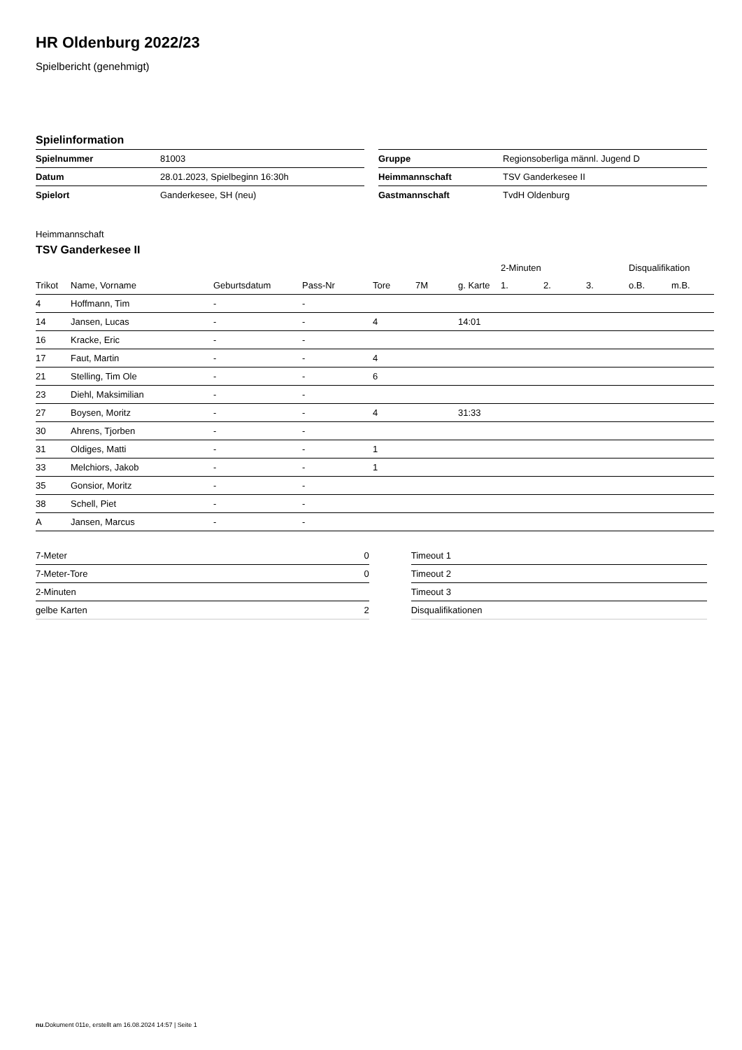HR Oldenburg 2022/23
Spielbericht (genehmigt)
Spielinformation
| Spielnummer | 81003 |
| Datum | 28.01.2023, Spielbeginn 16:30h |
| Spielort | Ganderkesee, SH (neu) |
| Gruppe | Regionsoberliga männl. Jugend D |
| Heimmannschaft | TSV Ganderkesee II |
| Gastmannschaft | TvdH Oldenburg |
Heimmannschaft
TSV Ganderkesee II
| | | | | | | | 2-Minuten | | | Disqualifikation | |
| --- | --- | --- | --- | --- | --- | --- | --- | --- | --- | --- | --- |
| Trikot | Name, Vorname | Geburtsdatum | Pass-Nr | Tore | 7M | g. Karte | 1. | 2. | 3. | o.B. | m.B. |
| 4 | Hoffmann, Tim | - | - | | | | | | | | |
| 14 | Jansen, Lucas | - | - | 4 | | 14:01 | | | | | |
| 16 | Kracke, Eric | - | - | | | | | | | | |
| 17 | Faut, Martin | - | - | 4 | | | | | | | |
| 21 | Stelling, Tim Ole | - | - | 6 | | | | | | | |
| 23 | Diehl, Maksimilian | - | - | | | | | | | | |
| 27 | Boysen, Moritz | - | - | 4 | | 31:33 | | | | | |
| 30 | Ahrens, Tjorben | - | - | | | | | | | | |
| 31 | Oldiges, Matti | - | - | 1 | | | | | | | |
| 33 | Melchiors, Jakob | - | - | 1 | | | | | | | |
| 35 | Gonsior, Moritz | - | - | | | | | | | | |
| 38 | Schell, Piet | - | - | | | | | | | | |
| A | Jansen, Marcus | - | - | | | | | | | | |
| 7-Meter | 0 |
| 7-Meter-Tore | 0 |
| 2-Minuten | |
| gelbe Karten | 2 |
| Timeout 1 |
| Timeout 2 |
| Timeout 3 |
| Disqualifikationen |
nu.Dokument 011e, erstellt am 16.08.2024 14:57 | Seite 1